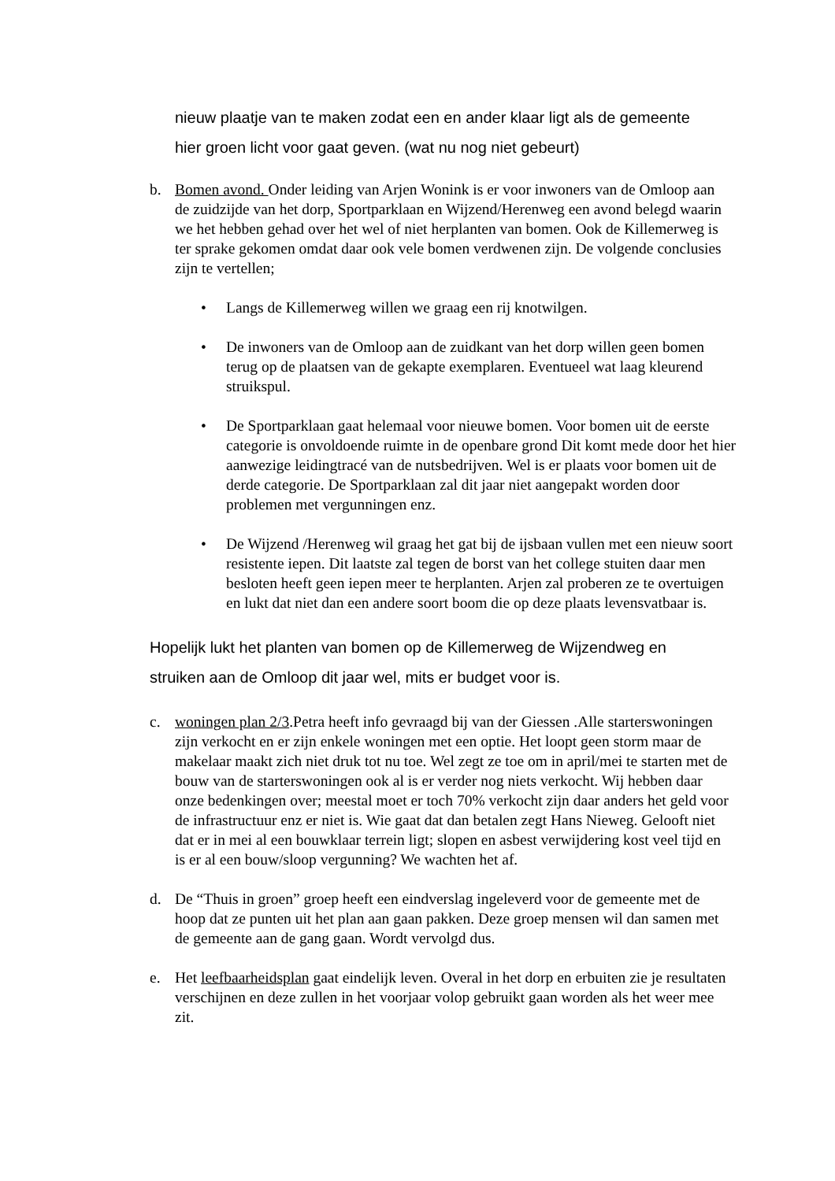nieuw plaatje van te maken zodat een en ander klaar ligt als de gemeente
hier groen licht voor gaat geven. (wat nu nog niet gebeurt)
b. Bomen avond. Onder leiding van Arjen Wonink is er voor inwoners van de Omloop aan de zuidzijde van het dorp, Sportparklaan en Wijzend/Herenweg een avond belegd waarin we het hebben gehad over het wel of niet herplanten van bomen. Ook de Killemerweg is ter sprake gekomen omdat daar ook vele bomen verdwenen zijn. De volgende conclusies zijn te vertellen;
• Langs de Killemerweg willen we graag een rij knotwilgen.
• De inwoners van de Omloop aan de zuidkant van het dorp willen geen bomen terug op de plaatsen van de gekapte exemplaren. Eventueel wat laag kleurend struikspul.
• De Sportparklaan gaat helemaal voor nieuwe bomen. Voor bomen uit de eerste categorie is onvoldoende ruimte in de openbare grond Dit komt mede door het hier aanwezige leidingtracé van de nutsbedrijven. Wel is er plaats voor bomen uit de derde categorie. De Sportparklaan zal dit jaar niet aangepakt worden door problemen met vergunningen enz.
• De Wijzend /Herenweg wil graag het gat bij de ijsbaan vullen met een nieuw soort resistente iepen. Dit laatste zal tegen de borst van het college stuiten daar men besloten heeft geen iepen meer te herplanten. Arjen zal proberen ze te overtuigen en lukt dat niet dan een andere soort boom die op deze plaats levensvatbaar is.
Hopelijk lukt het planten van bomen op de Killemerweg de Wijzendweg en
struiken aan de Omloop dit jaar wel, mits er budget voor is.
c. woningen plan 2/3.Petra heeft info gevraagd bij van der Giessen .Alle starterswoningen zijn verkocht en er zijn enkele woningen met een optie. Het loopt geen storm maar de makelaar maakt zich niet druk tot nu toe. Wel zegt ze toe om in april/mei te starten met de bouw van de starterswoningen ook al is er verder nog niets verkocht. Wij hebben daar onze bedenkingen over; meestal moet er toch 70% verkocht zijn daar anders het geld voor de infrastructuur enz er niet is. Wie gaat dat dan betalen zegt Hans Nieweg. Gelooft niet dat er in mei al een bouwklaar terrein ligt; slopen en asbest verwijdering kost veel tijd en is er al een bouw/sloop vergunning? We wachten het af.
d. De “Thuis in groen” groep heeft een eindverslag ingeleverd voor de gemeente met de hoop dat ze punten uit het plan aan gaan pakken. Deze groep mensen wil dan samen met de gemeente aan de gang gaan. Wordt vervolgd dus.
e. Het leefbaarheidsplan gaat eindelijk leven. Overal in het dorp en erbuiten zie je resultaten verschijnen en deze zullen in het voorjaar volop gebruikt gaan worden als het weer mee zit.